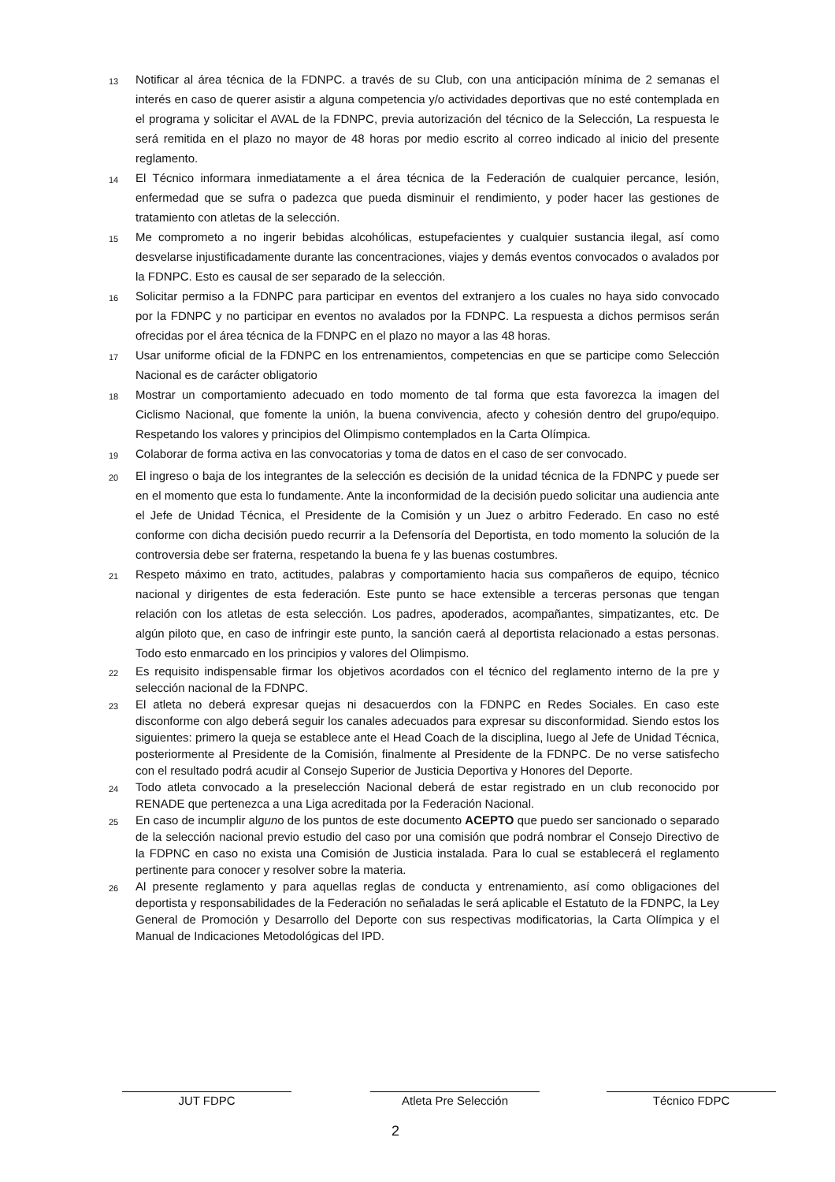13 Notificar al área técnica de la FDNPC. a través de su Club, con una anticipación mínima de 2 semanas el interés en caso de querer asistir a alguna competencia y/o actividades deportivas que no esté contemplada en el programa y solicitar el AVAL de la FDNPC, previa autorización del técnico de la Selección, La respuesta le será remitida en el plazo no mayor de 48 horas por medio escrito al correo indicado al inicio del presente reglamento.
14 El Técnico informara inmediatamente a el área técnica de la Federación de cualquier percance, lesión, enfermedad que se sufra o padezca que pueda disminuir el rendimiento, y poder hacer las gestiones de tratamiento con atletas de la selección.
15 Me comprometo a no ingerir bebidas alcohólicas, estupefacientes y cualquier sustancia ilegal, así como desvelarse injustificadamente durante las concentraciones, viajes y demás eventos convocados o avalados por la FDNPC. Esto es causal de ser separado de la selección.
16 Solicitar permiso a la FDNPC para participar en eventos del extranjero a los cuales no haya sido convocado por la FDNPC y no participar en eventos no avalados por la FDNPC. La respuesta a dichos permisos serán ofrecidas por el área técnica de la FDNPC en el plazo no mayor a las 48 horas.
17 Usar uniforme oficial de la FDNPC en los entrenamientos, competencias en que se participe como Selección Nacional es de carácter obligatorio
18 Mostrar un comportamiento adecuado en todo momento de tal forma que esta favorezca la imagen del Ciclismo Nacional, que fomente la unión, la buena convivencia, afecto y cohesión dentro del grupo/equipo. Respetando los valores y principios del Olimpismo contemplados en la Carta Olímpica.
19 Colaborar de forma activa en las convocatorias y toma de datos en el caso de ser convocado.
20 El ingreso o baja de los integrantes de la selección es decisión de la unidad técnica de la FDNPC y puede ser en el momento que esta lo fundamente. Ante la inconformidad de la decisión puedo solicitar una audiencia ante el Jefe de Unidad Técnica, el Presidente de la Comisión y un Juez o arbitro Federado. En caso no esté conforme con dicha decisión puedo recurrir a la Defensoría del Deportista, en todo momento la solución de la controversia debe ser fraterna, respetando la buena fe y las buenas costumbres.
21 Respeto máximo en trato, actitudes, palabras y comportamiento hacia sus compañeros de equipo, técnico nacional y dirigentes de esta federación. Este punto se hace extensible a terceras personas que tengan relación con los atletas de esta selección. Los padres, apoderados, acompañantes, simpatizantes, etc. De algún piloto que, en caso de infringir este punto, la sanción caerá al deportista relacionado a estas personas. Todo esto enmarcado en los principios y valores del Olimpismo.
22 Es requisito indispensable firmar los objetivos acordados con el técnico del reglamento interno de la pre y selección nacional de la FDNPC.
23 El atleta no deberá expresar quejas ni desacuerdos con la FDNPC en Redes Sociales. En caso este disconforme con algo deberá seguir los canales adecuados para expresar su disconformidad. Siendo estos los siguientes: primero la queja se establece ante el Head Coach de la disciplina, luego al Jefe de Unidad Técnica, posteriormente al Presidente de la Comisión, finalmente al Presidente de la FDNPC. De no verse satisfecho con el resultado podrá acudir al Consejo Superior de Justicia Deportiva y Honores del Deporte.
24 Todo atleta convocado a la preselección Nacional deberá de estar registrado en un club reconocido por RENADE que pertenezca a una Liga acreditada por la Federación Nacional.
25 En caso de incumplir alguno de los puntos de este documento ACEPTO que puedo ser sancionado o separado de la selección nacional previo estudio del caso por una comisión que podrá nombrar el Consejo Directivo de la FDPNC en caso no exista una Comisión de Justicia instalada. Para lo cual se establecerá el reglamento pertinente para conocer y resolver sobre la materia.
26 Al presente reglamento y para aquellas reglas de conducta y entrenamiento, así como obligaciones del deportista y responsabilidades de la Federación no señaladas le será aplicable el Estatuto de la FDNPC, la Ley General de Promoción y Desarrollo del Deporte con sus respectivas modificatorias, la Carta Olímpica y el Manual de Indicaciones Metodológicas del IPD.
JUT FDPC Atleta Pre Selección Técnico FDPC
2